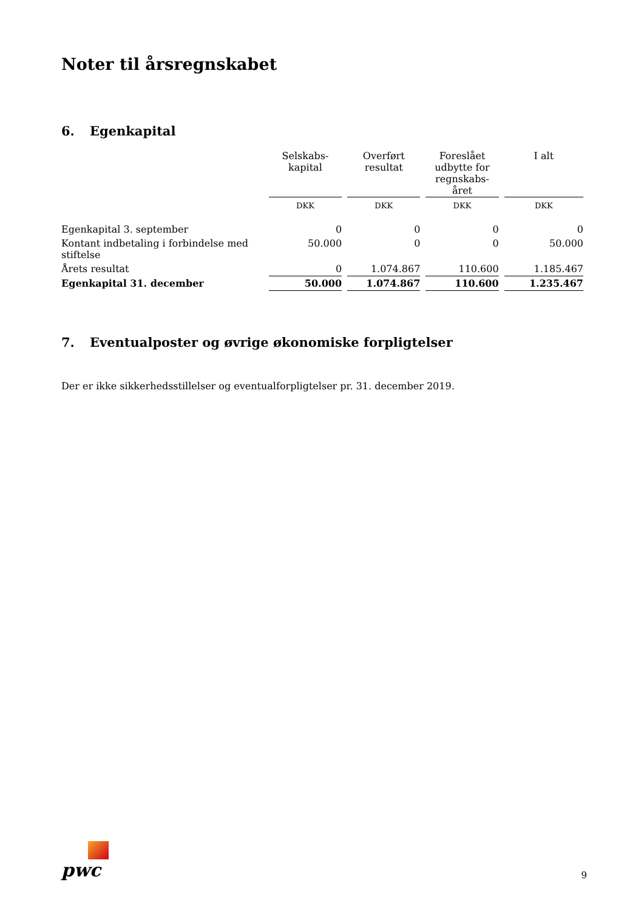Noter til årsregnskabet
6. Egenkapital
| | Selskabs- kapital | Overført resultat | Foreslået udbytte for regnskabs- året | I alt |
| --- | --- | --- | --- | --- |
| | DKK | DKK | DKK | DKK |
| Egenkapital 3. september | 0 | 0 | 0 | 0 |
| Kontant indbetaling i forbindelse med stiftelse | 50.000 | 0 | 0 | 50.000 |
| Årets resultat | 0 | 1.074.867 | 110.600 | 1.185.467 |
| Egenkapital 31. december | 50.000 | 1.074.867 | 110.600 | 1.235.467 |
7. Eventualposter og øvrige økonomiske forpligtelser
Der er ikke sikkerhedsstillelser og eventualforpligtelser pr. 31. december 2019.
pwc
9